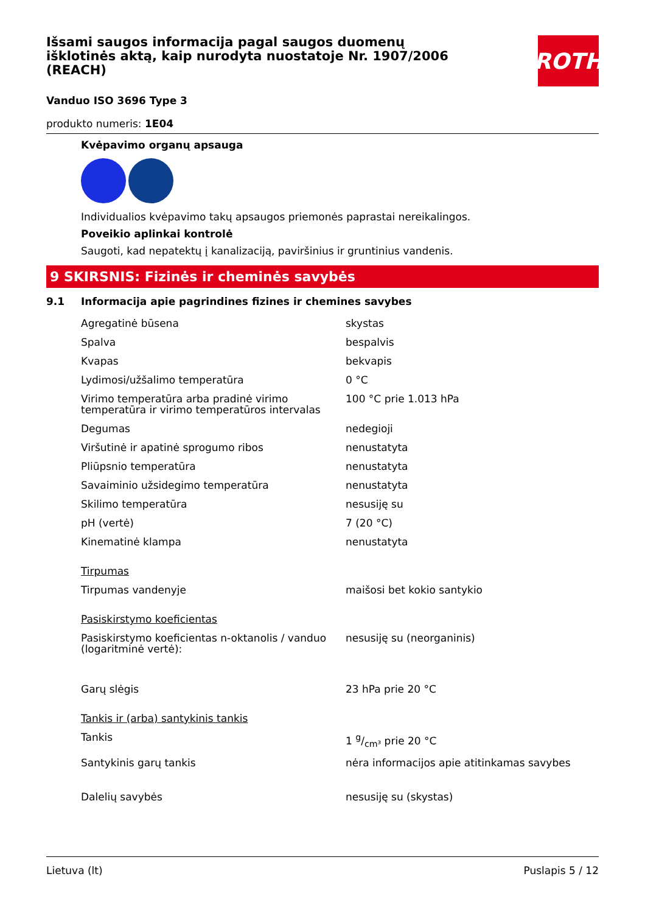ROTH
Išsami saugos informacija pagal saugos duomenų išklotinės aktą, kaip nurodyta nuostatoje Nr. 1907/2006 (REACH)
Vanduo ISO 3696 Type 3
produkto numeris: 1E04
Kvėpavimo organų apsauga
Individualios kvėpavimo takų apsaugos priemonės paprastai nereikalingos.
Poveikio aplinkai kontrolė
Saugoti, kad nepatektų į kanalizaciją, paviršinius ir gruntinius vandenis.
9 SKIRSNIS: Fizinės ir cheminės savybės
9.1 Informacija apie pagrindines fizines ir chemines savybes
| Agregatinė būsena | skystas |
| Spalva | bespalvis |
| Kvapas | bekvapis |
| Lydimosi/užšalimo temperatūra | 0 °C |
| Virimo temperatūra arba pradinė virimo temperatūra ir virimo temperatūros intervalas | 100 °C prie 1.013 hPa |
| Degumas | nedegioji |
| Viršutinė ir apatinė sprogumo ribos | nenustatyta |
| Pliūpsnio temperatūra | nenustatyta |
| Savaiminio užsidegimo temperatūra | nenustatyta |
| Skilimo temperatūra | nesusiję su |
| pH (vertė) | 7 (20 °C) |
| Kinematinė klampa | nenustatyta |
| Tirpumas | |
| Tirpumas vandenyje | maišosi bet kokio santykio |
| Pasiskirstymo koeficientas | |
| Pasiskirstymo koeficientas n-oktanolis / vanduo (logaritminė vertė): | nesusiję su (neorganinis) |
| Garų slėgis | 23 hPa prie 20 °C |
| Tankis ir (arba) santykinis tankis | |
| Tankis | 1 g/cm³ prie 20 °C |
| Santykinis garų tankis | nėra informacijos apie atitinkamas savybes |
| Dalelių savybės | nesusiję su (skystas) |
Lietuva (lt) Puslapis 5 / 12